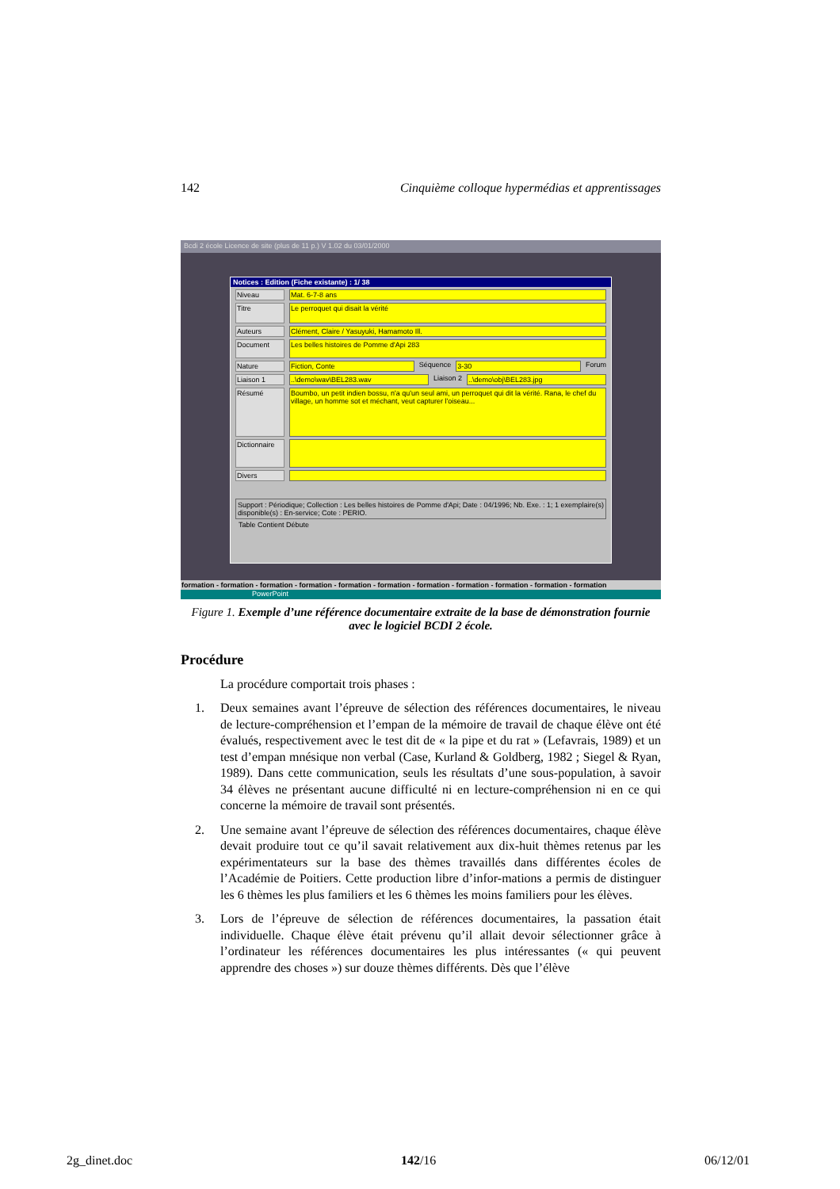142 Cinquième colloque hypermédias et apprentissages
Bcdi 2 école Licence de site (plus de 11 p.) V 1.02 du 03/01/2000
Notices : Edition (Fiche existante) : 1/ 38
Niveau Mat. 6-7-8 ans
Titre Le perroquet qui disait la vérité
Auteurs Clément, Claire / Yasuyuki, Hamamoto Ill.
Document Les belles histoires de Pomme d'Api 283
Nature Fiction, Conte Séquence 3-30 Forum
Liaison 1..\demo\wav\BEL283.wav Liaison 2..\demo\obj\BEL283.jpg
Résumé Boumbo, un petit indien bossu, n'a qu'un seul ami, un perroquet qui dit la vérité. Rana, le chef du village, un homme sot et méchant, veut capturer l'oiseau...
Dictionnaire
Divers
Support : Périodique; Collection : Les belles histoires de Pomme d'Api; Date : 04/1996; Nb. Exe. : 1; 1 exemplaire(s) disponible(s) : En-service; Cote : PERIO.
Table Contient Débute
formation - formation - formation - formation - formation - formation - formation - formation - formation - formation - formation
PowerPoint
Figure 1. Exemple d’une référence documentaire extraite de la base de démonstration fournie avec le logiciel BCDI 2 école.
Procédure
La procédure comportait trois phases :
1. Deux semaines avant l’épreuve de sélection des références documentaires, le niveau de lecture-compréhension et l’empan de la mémoire de travail de chaque élève ont été évalués, respectivement avec le test dit de « la pipe et du rat » (Lefavrais, 1989) et un test d’empan mnésique non verbal (Case, Kurland & Goldberg, 1982 ; Siegel & Ryan, 1989). Dans cette communication, seuls les résultats d’une sous-population, à savoir 34 élèves ne présentant aucune difficulté ni en lecture-compréhension ni en ce qui concerne la mémoire de travail sont présentés.
2. Une semaine avant l’épreuve de sélection des références documentaires, chaque élève devait produire tout ce qu’il savait relativement aux dix-huit thèmes retenus par les expérimentateurs sur la base des thèmes travaillés dans différentes écoles de l’Académie de Poitiers. Cette production libre d’infor-mations a permis de distinguer les 6 thèmes les plus familiers et les 6 thèmes les moins familiers pour les élèves.
3. Lors de l’épreuve de sélection de références documentaires, la passation était individuelle. Chaque élève était prévenu qu’il allait devoir sélectionner grâce à l’ordinateur les références documentaires les plus intéressantes (« qui peuvent apprendre des choses ») sur douze thèmes différents. Dès que l’élève
2g_dinet.doc 142/16 06/12/01